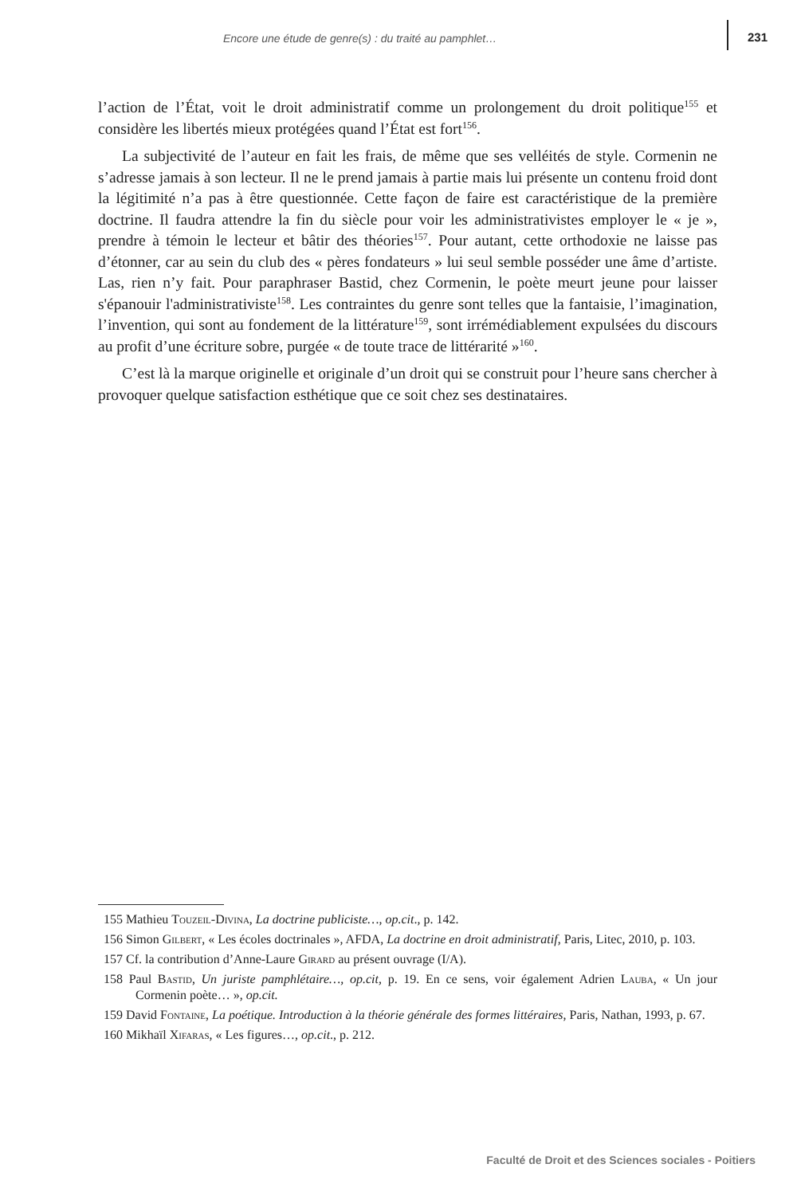Encore une étude de genre(s) : du traité au pamphlet… 231
l’action de l’État, voit le droit administratif comme un prolongement du droit politique<sup>155</sup> et considère les libertés mieux protégées quand l’État est fort<sup>156</sup>.
La subjectivité de l’auteur en fait les frais, de même que ses velléités de style. Cormenin ne s’adresse jamais à son lecteur. Il ne le prend jamais à partie mais lui présente un contenu froid dont la légitimité n’a pas à être questionnée. Cette façon de faire est caractéristique de la première doctrine. Il faudra attendre la fin du siècle pour voir les administrativistes employer le « je », prendre à témoin le lecteur et bâtir des théories<sup>157</sup>. Pour autant, cette orthodoxie ne laisse pas d’étonner, car au sein du club des « pères fondateurs » lui seul semble posséder une âme d’artiste. Las, rien n’y fait. Pour paraphraser Bastid, chez Cormenin, le poète meurt jeune pour laisser s'épanouir l'administrativiste<sup>158</sup>. Les contraintes du genre sont telles que la fantaisie, l’imagination, l’invention, qui sont au fondement de la littérature<sup>159</sup>, sont irrémédiablement expulsées du discours au profit d’une écriture sobre, purgée « de toute trace de littérarité »<sup>160</sup>.
C’est là la marque originelle et originale d’un droit qui se construit pour l’heure sans chercher à provoquer quelque satisfaction esthétique que ce soit chez ses destinataires.
155 Mathieu Touzeil-Divina, La doctrine publiciste…, op.cit., p. 142.
156 Simon Gilbert, « Les écoles doctrinales », AFDA, La doctrine en droit administratif, Paris, Litec, 2010, p. 103.
157 Cf. la contribution d’Anne-Laure Girard au présent ouvrage (I/A).
158 Paul Bastid, Un juriste pamphlétaire…, op.cit, p. 19. En ce sens, voir également Adrien Lauba, « Un jour Cormenin poète… », op.cit.
159 David Fontaine, La poétique. Introduction à la théorie générale des formes littéraires, Paris, Nathan, 1993, p. 67.
160 Mikhaïl Xifaras, « Les figures…, op.cit., p. 212.
Faculté de Droit et des Sciences sociales - Poitiers